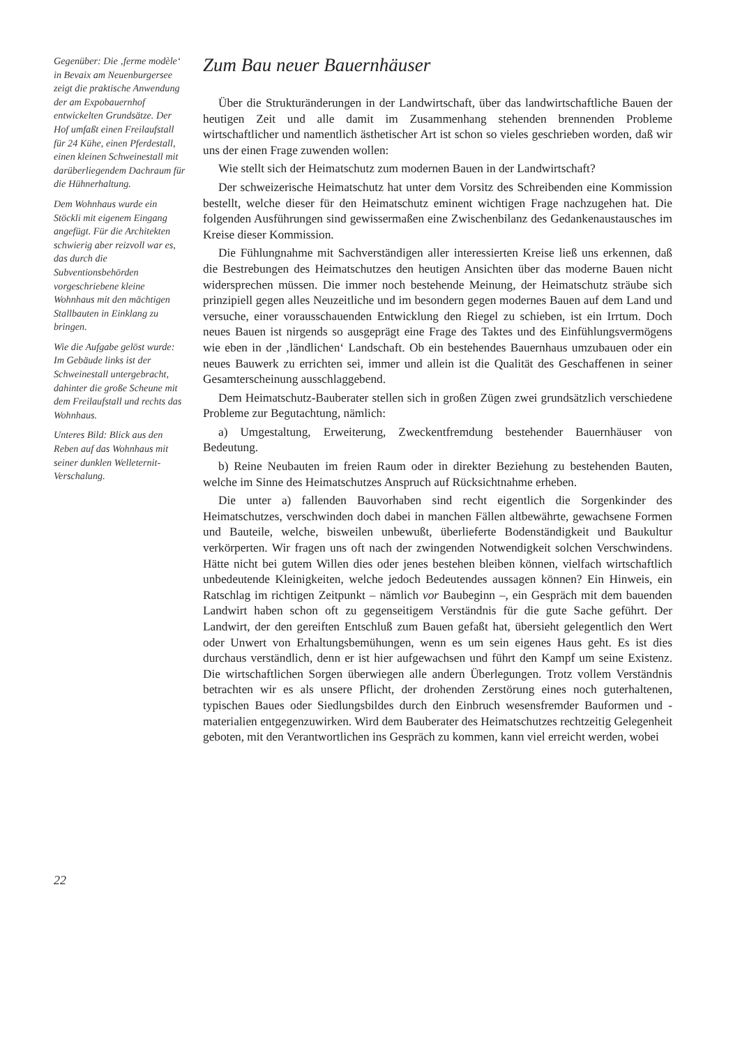Gegenüber: Die ‚ferme modèle‘ in Bevaix am Neuenburgersee zeigt die praktische Anwendung der am Expobauernhof entwickelten Grundsätze. Der Hof umfaßt einen Freilaufstall für 24 Kühe, einen Pferdestall, einen kleinen Schweinestall mit darüberliegendem Dachraum für die Hühnerhaltung.
Dem Wohnhaus wurde ein Stöckli mit eigenem Eingang angefügt. Für die Architekten schwierig aber reizvoll war es, das durch die Subventionsbehörden vorgeschriebene kleine Wohnhaus mit den mächtigen Stallbauten in Einklang zu bringen.
Wie die Aufgabe gelöst wurde: Im Gebäude links ist der Schweinestall untergebracht, dahinter die große Scheune mit dem Freilaufstall und rechts das Wohnhaus.
Unteres Bild: Blick aus den Reben auf das Wohnhaus mit seiner dunklen Welleternit-Verschalung.
22
Zum Bau neuer Bauernhäuser
Über die Strukturänderungen in der Landwirtschaft, über das landwirtschaftliche Bauen der heutigen Zeit und alle damit im Zusammenhang stehenden brennenden Probleme wirtschaftlicher und namentlich ästhetischer Art ist schon so vieles geschrieben worden, daß wir uns der einen Frage zuwenden wollen:
Wie stellt sich der Heimatschutz zum modernen Bauen in der Landwirtschaft?
Der schweizerische Heimatschutz hat unter dem Vorsitz des Schreibenden eine Kommission bestellt, welche dieser für den Heimatschutz eminent wichtigen Frage nachzugehen hat. Die folgenden Ausführungen sind gewissermaßen eine Zwischenbilanz des Gedankenaustausches im Kreise dieser Kommission.
Die Fühlungnahme mit Sachverständigen aller interessierten Kreise ließ uns erkennen, daß die Bestrebungen des Heimatschutzes den heutigen Ansichten über das moderne Bauen nicht widersprechen müssen. Die immer noch bestehende Meinung, der Heimatschutz sträube sich prinzipiell gegen alles Neuzeitliche und im besondern gegen modernes Bauen auf dem Land und versuche, einer vorausschauenden Entwicklung den Riegel zu schieben, ist ein Irrtum. Doch neues Bauen ist nirgends so ausgeprägt eine Frage des Taktes und des Einfühlungsvermögens wie eben in der ‚ländlichen‘ Landschaft. Ob ein bestehendes Bauernhaus umzubauen oder ein neues Bauwerk zu errichten sei, immer und allein ist die Qualität des Geschaffenen in seiner Gesamterscheinung ausschlaggebend.
Dem Heimatschutz-Bauberater stellen sich in großen Zügen zwei grundsätzlich verschiedene Probleme zur Begutachtung, nämlich:
a) Umgestaltung, Erweiterung, Zweckentfremdung bestehender Bauernhäuser von Bedeutung.
b) Reine Neubauten im freien Raum oder in direkter Beziehung zu bestehenden Bauten, welche im Sinne des Heimatschutzes Anspruch auf Rücksichtnahme erheben.
Die unter a) fallenden Bauvorhaben sind recht eigentlich die Sorgenkinder des Heimatschutzes, verschwinden doch dabei in manchen Fällen altbewährte, gewachsene Formen und Bauteile, welche, bisweilen unbewußt, überlieferte Bodenständigkeit und Baukultur verkörperten. Wir fragen uns oft nach der zwingenden Notwendigkeit solchen Verschwindens. Hätte nicht bei gutem Willen dies oder jenes bestehen bleiben können, vielfach wirtschaftlich unbedeutende Kleinigkeiten, welche jedoch Bedeutendes aussagen können? Ein Hinweis, ein Ratschlag im richtigen Zeitpunkt – nämlich vor Baubeginn –, ein Gespräch mit dem bauenden Landwirt haben schon oft zu gegenseitigem Verständnis für die gute Sache geführt. Der Landwirt, der den gereiften Entschluß zum Bauen gefaßt hat, übersieht gelegentlich den Wert oder Unwert von Erhaltungsbemühungen, wenn es um sein eigenes Haus geht. Es ist dies durchaus verständlich, denn er ist hier aufgewachsen und führt den Kampf um seine Existenz. Die wirtschaftlichen Sorgen überwiegen alle andern Überlegungen. Trotz vollem Verständnis betrachten wir es als unsere Pflicht, der drohenden Zerstörung eines noch guterhaltenen, typischen Baues oder Siedlungsbildes durch den Einbruch wesensfremder Bauformen und -materialien entgegenzuwirken. Wird dem Bauberater des Heimatschutzes rechtzeitig Gelegenheit geboten, mit den Verantwortlichen ins Gespräch zu kommen, kann viel erreicht werden, wobei